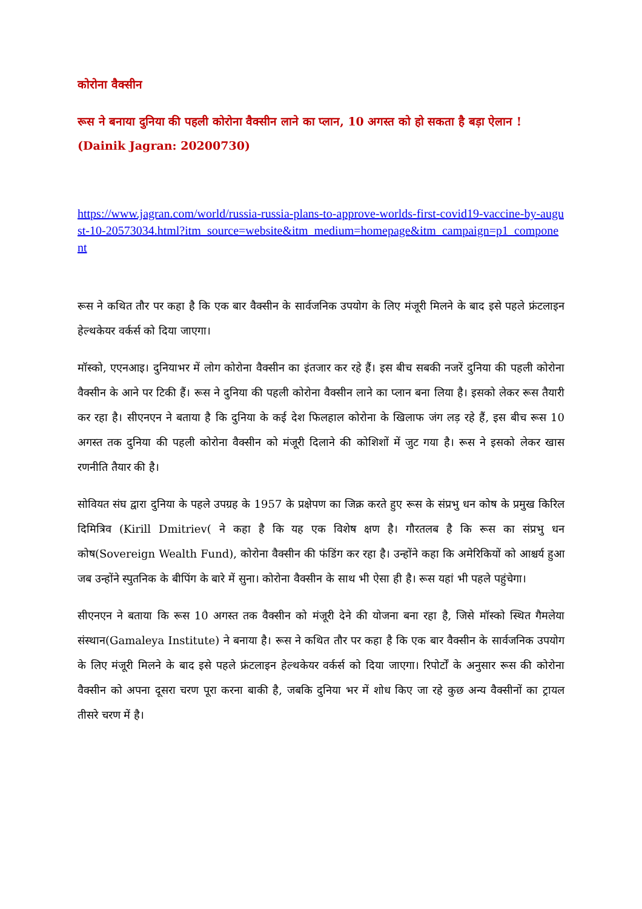कोरोना वैक्सीन
रूस ने बनाया दुनिया की पहली कोरोना वैक्सीन लाने का प्लान, 10 अगस्त को हो सकता है बड़ा ऐलान ! (Dainik Jagran: 20200730)
https://www.jagran.com/world/russia-russia-plans-to-approve-worlds-first-covid19-vaccine-by-august-10-20573034.html?itm_source=website&itm_medium=homepage&itm_campaign=p1_component
रूस ने कथित तौर पर कहा है कि एक बार वैक्सीन के सार्वजनिक उपयोग के लिए मंजूरी मिलने के बाद इसे पहले फ्रंटलाइन हेल्थकेयर वर्कर्स को दिया जाएगा।
मॉस्को, एएनआइ। दुनियाभर में लोग कोरोना वैक्सीन का इंतजार कर रहे हैं। इस बीच सबकी नजरें दुनिया की पहली कोरोना वैक्सीन के आने पर टिकी हैं। रूस ने दुनिया की पहली कोरोना वैक्सीन लाने का प्लान बना लिया है। इसको लेकर रूस तैयारी कर रहा है। सीएनएन ने बताया है कि दुनिया के कई देश फिलहाल कोरोना के खिलाफ जंग लड़ रहे हैं, इस बीच रूस 10 अगस्त तक दुनिया की पहली कोरोना वैक्सीन को मंजूरी दिलाने की कोशिशों में जुट गया है। रूस ने इसको लेकर खास रणनीति तैयार की है।
सोवियत संघ द्वारा दुनिया के पहले उपग्रह के 1957 के प्रक्षेपण का जिक्र करते हुए रूस के संप्रभु धन कोष के प्रमुख किरिल दिमित्रिव (Kirill Dmitriev( ने कहा है कि यह एक विशेष क्षण है। गौरतलब है कि रूस का संप्रभु धन कोष(Sovereign Wealth Fund), कोरोना वैक्सीन की फंडिंग कर रहा है। उन्होंने कहा कि अमेरिकियों को आश्चर्य हुआ जब उन्होंने स्पुतनिक के बीपिंग के बारे में सुना। कोरोना वैक्सीन के साथ भी ऐसा ही है। रूस यहां भी पहले पहुंचेगा।
सीएनएन ने बताया कि रूस 10 अगस्त तक वैक्सीन को मंजूरी देने की योजना बना रहा है, जिसे मॉस्को स्थित गैमलेया संस्थान(Gamaleya Institute) ने बनाया है। रूस ने कथित तौर पर कहा है कि एक बार वैक्सीन के सार्वजनिक उपयोग के लिए मंजूरी मिलने के बाद इसे पहले फ्रंटलाइन हेल्थकेयर वर्कर्स को दिया जाएगा। रिपोर्टों के अनुसार रूस की कोरोना वैक्सीन को अपना दूसरा चरण पूरा करना बाकी है, जबकि दुनिया भर में शोध किए जा रहे कुछ अन्य वैक्सीनों का ट्रायल तीसरे चरण में है।